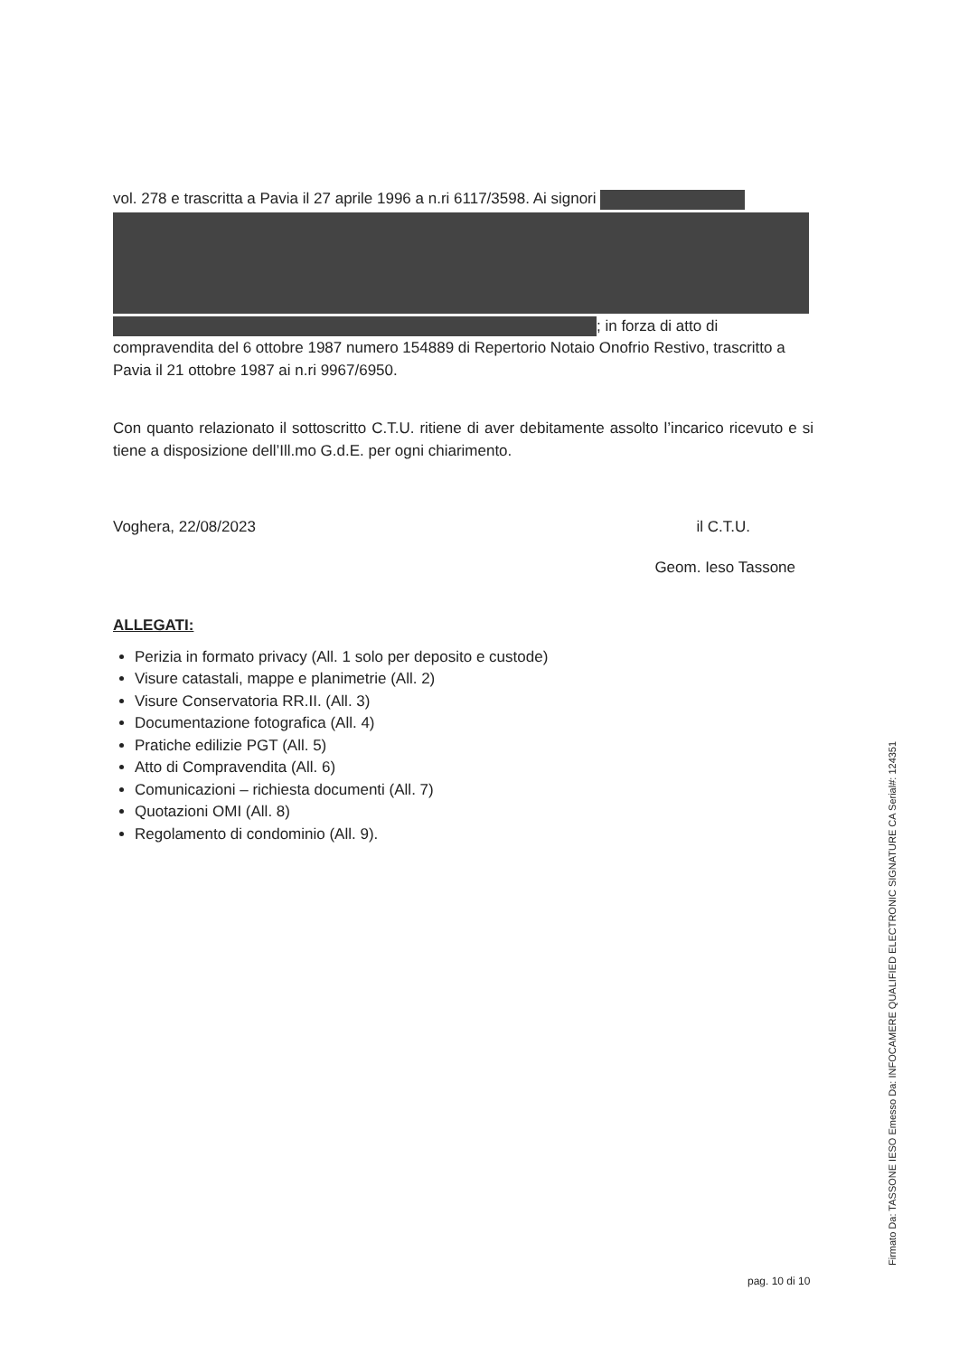vol. 278 e trascritta a Pavia il 27 aprile 1996 a n.ri 6117/3598. Ai signori
; in forza di atto di compravendita del 6 ottobre 1987 numero 154889 di Repertorio Notaio Onofrio Restivo, trascritto a Pavia il 21 ottobre 1987 ai n.ri 9967/6950.
Con quanto relazionato il sottoscritto C.T.U. ritiene di aver debitamente assolto l’incarico ricevuto e si tiene a disposizione dell’Ill.mo G.d.E. per ogni chiarimento.
Voghera, 22/08/2023 il C.T.U.
Geom. Ieso Tassone
ALLEGATI:
Perizia in formato privacy (All. 1 solo per deposito e custode)
Visure catastali, mappe e planimetrie (All. 2)
Visure Conservatoria RR.II. (All. 3)
Documentazione fotografica (All. 4)
Pratiche edilizie PGT (All. 5)
Atto di Compravendita (All. 6)
Comunicazioni – richiesta documenti (All. 7)
Quotazioni OMI (All. 8)
Regolamento di condominio (All. 9).
pag. 10 di 10
Firmato Da: TASSONE IESO Emesso Da: INFOCAMERE QUALIFIED ELECTRONIC SIGNATURE CA Serial#: 124351